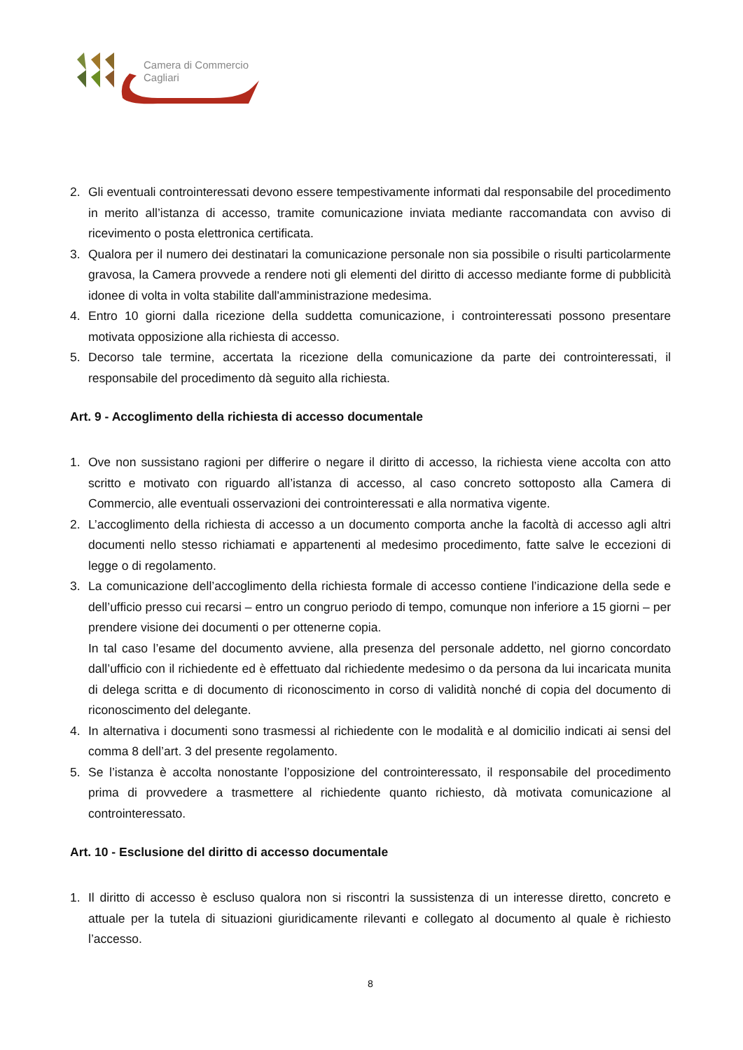Camera di Commercio
Cagliari
2. Gli eventuali controinteressati devono essere tempestivamente informati dal responsabile del procedimento in merito all’istanza di accesso, tramite comunicazione inviata mediante raccomandata con avviso di ricevimento o posta elettronica certificata.
3. Qualora per il numero dei destinatari la comunicazione personale non sia possibile o risulti particolarmente gravosa, la Camera provvede a rendere noti gli elementi del diritto di accesso mediante forme di pubblicità idonee di volta in volta stabilite dall'amministrazione medesima.
4. Entro 10 giorni dalla ricezione della suddetta comunicazione, i controinteressati possono presentare motivata opposizione alla richiesta di accesso.
5. Decorso tale termine, accertata la ricezione della comunicazione da parte dei controinteressati, il responsabile del procedimento dà seguito alla richiesta.
Art. 9 - Accoglimento della richiesta di accesso documentale
1. Ove non sussistano ragioni per differire o negare il diritto di accesso, la richiesta viene accolta con atto scritto e motivato con riguardo all’istanza di accesso, al caso concreto sottoposto alla Camera di Commercio, alle eventuali osservazioni dei controinteressati e alla normativa vigente.
2. L’accoglimento della richiesta di accesso a un documento comporta anche la facoltà di accesso agli altri documenti nello stesso richiamati e appartenenti al medesimo procedimento, fatte salve le eccezioni di legge o di regolamento.
3. La comunicazione dell’accoglimento della richiesta formale di accesso contiene l’indicazione della sede e dell’ufficio presso cui recarsi – entro un congruo periodo di tempo, comunque non inferiore a 15 giorni – per prendere visione dei documenti o per ottenerne copia.
In tal caso l’esame del documento avviene, alla presenza del personale addetto, nel giorno concordato dall’ufficio con il richiedente ed è effettuato dal richiedente medesimo o da persona da lui incaricata munita di delega scritta e di documento di riconoscimento in corso di validità nonché di copia del documento di riconoscimento del delegante.
4. In alternativa i documenti sono trasmessi al richiedente con le modalità e al domicilio indicati ai sensi del comma 8 dell’art. 3 del presente regolamento.
5. Se l’istanza è accolta nonostante l’opposizione del controinteressato, il responsabile del procedimento prima di provvedere a trasmettere al richiedente quanto richiesto, dà motivata comunicazione al controinteressato.
Art. 10 - Esclusione del diritto di accesso documentale
1. Il diritto di accesso è escluso qualora non si riscontri la sussistenza di un interesse diretto, concreto e attuale per la tutela di situazioni giuridicamente rilevanti e collegato al documento al quale è richiesto l’accesso.
8